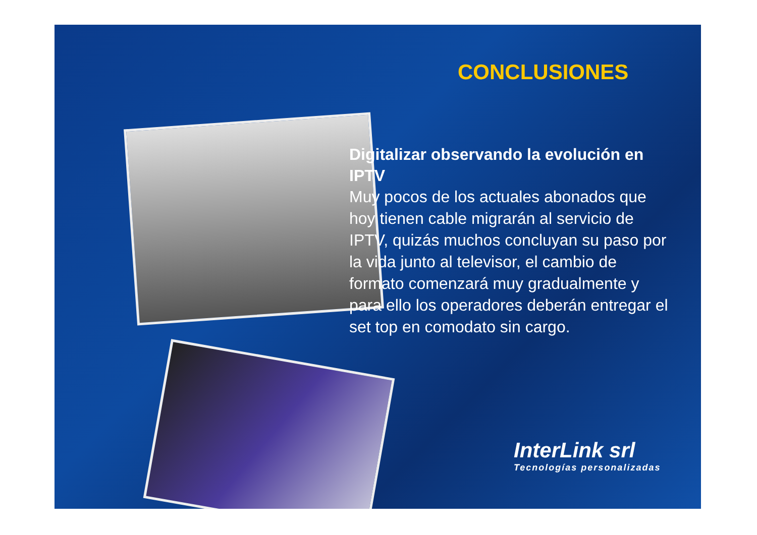CONCLUSIONES
Digitalizar observando la evolución en IPTV
Muy pocos de los actuales abonados que hoy tienen cable migrarán al servicio de IPTV, quizás muchos concluyan su paso por la vida junto al televisor, el cambio de formato comenzará muy gradualmente y para ello los operadores deberán entregar el set top en comodato sin cargo.
InterLink srl
Tecnologías personalizadas